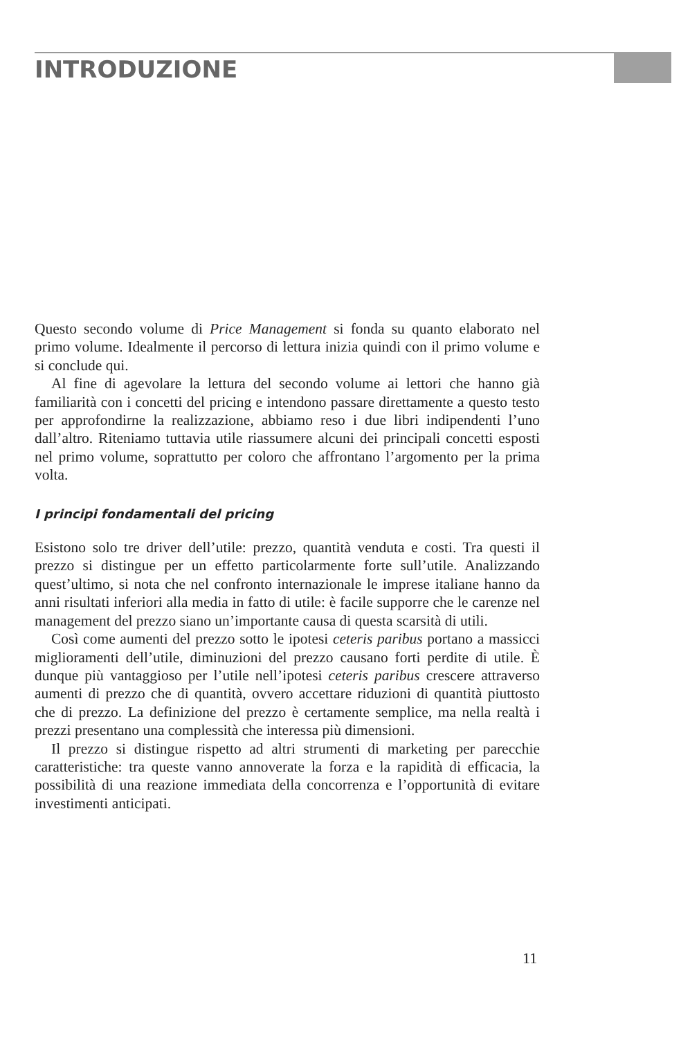INTRODUZIONE
Questo secondo volume di Price Management si fonda su quanto elaborato nel primo volume. Idealmente il percorso di lettura inizia quindi con il primo volume e si conclude qui.
Al fine di agevolare la lettura del secondo volume ai lettori che hanno già familiarità con i concetti del pricing e intendono passare direttamente a questo testo per approfondirne la realizzazione, abbiamo reso i due libri indipendenti l’uno dall’altro. Riteniamo tuttavia utile riassumere alcuni dei principali concetti esposti nel primo volume, soprattutto per coloro che affrontano l’argomento per la prima volta.
I principi fondamentali del pricing
Esistono solo tre driver dell’utile: prezzo, quantità venduta e costi. Tra questi il prezzo si distingue per un effetto particolarmente forte sull’utile. Analizzando quest’ultimo, si nota che nel confronto internazionale le imprese italiane hanno da anni risultati inferiori alla media in fatto di utile: è facile supporre che le carenze nel management del prezzo siano un’importante causa di questa scarsità di utili.
Così come aumenti del prezzo sotto le ipotesi ceteris paribus portano a massicci miglioramenti dell’utile, diminuzioni del prezzo causano forti perdite di utile. È dunque più vantaggioso per l’utile nell’ipotesi ceteris paribus crescere attraverso aumenti di prezzo che di quantità, ovvero accettare riduzioni di quantità piuttosto che di prezzo. La definizione del prezzo è certamente semplice, ma nella realtà i prezzi presentano una complessità che interessa più dimensioni.
Il prezzo si distingue rispetto ad altri strumenti di marketing per parecchie caratteristiche: tra queste vanno annoverate la forza e la rapidità di efficacia, la possibilità di una reazione immediata della concorrenza e l’opportunità di evitare investimenti anticipati.
11